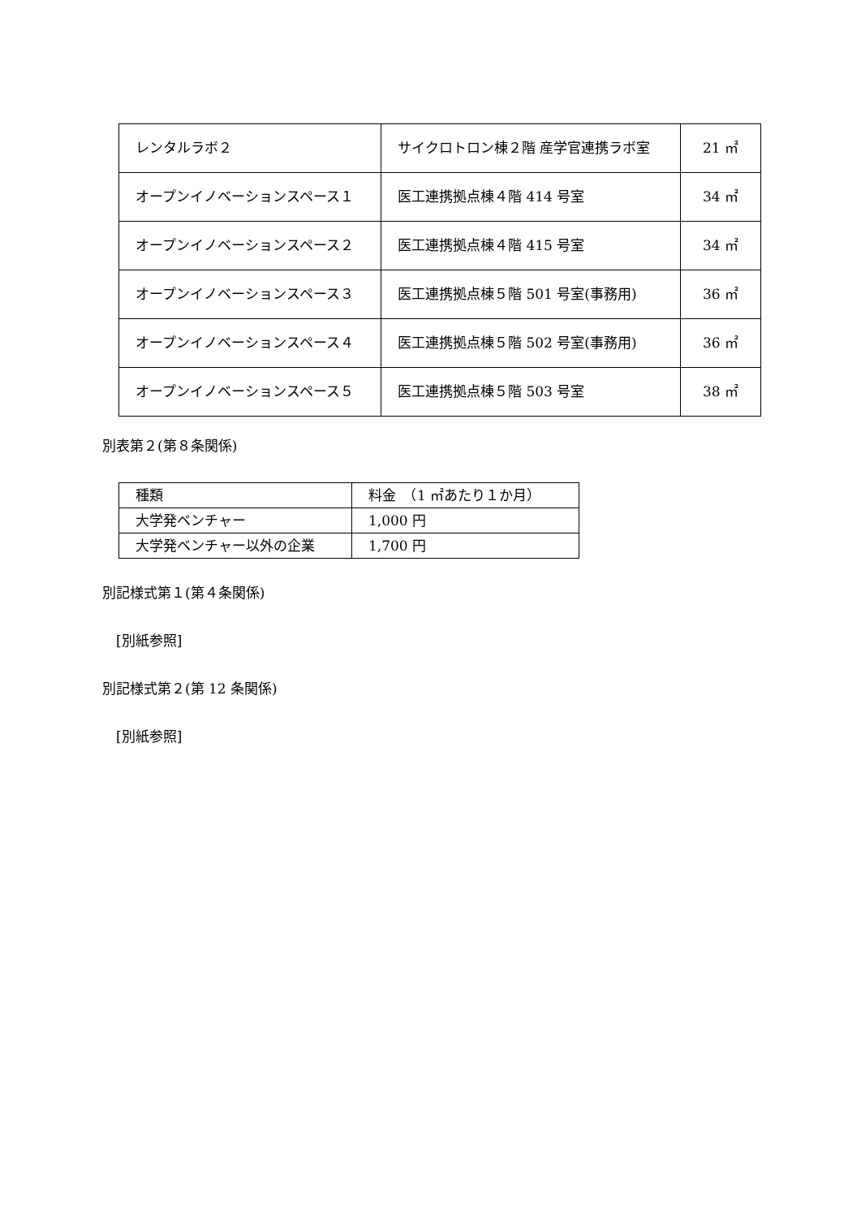| レンタルラボ２ | サイクロトロン棟２階 産学官連携ラボ室 | 21 ㎡ |
| オープンイノベーションスペース１ | 医工連携拠点棟４階 414 号室 | 34 ㎡ |
| オープンイノベーションスペース２ | 医工連携拠点棟４階 415 号室 | 34 ㎡ |
| オープンイノベーションスペース３ | 医工連携拠点棟５階 501 号室(事務用) | 36 ㎡ |
| オープンイノベーションスペース４ | 医工連携拠点棟５階 502 号室(事務用) | 36 ㎡ |
| オープンイノベーションスペース５ | 医工連携拠点棟５階 503 号室 | 38 ㎡ |
別表第２(第８条関係)
| 種類 | 料金 （1 ㎡あたり１か月） |
| 大学発ベンチャー | 1,000 円 |
| 大学発ベンチャー以外の企業 | 1,700 円 |
別記様式第１(第４条関係)
　[別紙参照]
別記様式第２(第 12 条関係)
　[別紙参照]